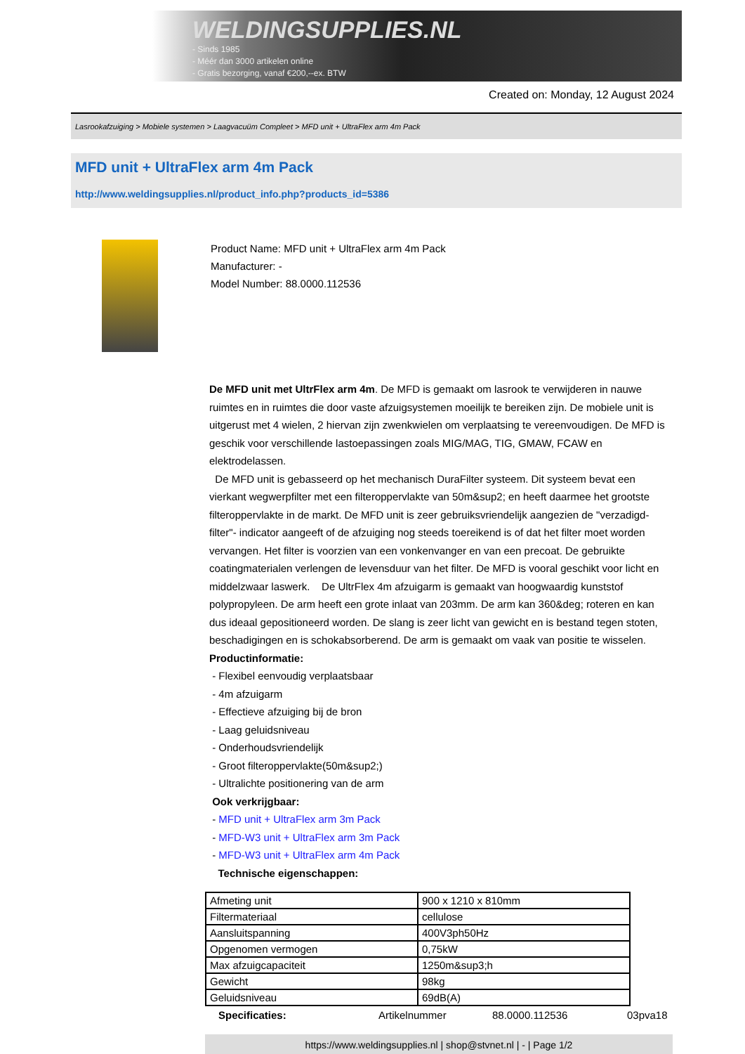WELDINGSUPPLIES.NL
- Sinds 1985
- Méér dan 3000 artikelen online
- Gratis bezorging, vanaf €200,--ex. BTW
Created on: Monday, 12 August 2024
Lasrookafzuiging > Mobiele systemen > Laagvacuüm Compleet > MFD unit + UltraFlex arm 4m Pack
MFD unit + UltraFlex arm 4m Pack
http://www.weldingsupplies.nl/product_info.php?products_id=5386
Product Name: MFD unit + UltraFlex arm 4m Pack
Manufacturer: -
Model Number: 88.0000.112536
De MFD unit met UltrFlex arm 4m. De MFD is gemaakt om lasrook te verwijderen in nauwe ruimtes en in ruimtes die door vaste afzuigsystemen moeilijk te bereiken zijn. De mobiele unit is uitgerust met 4 wielen, 2 hiervan zijn zwenkwielen om verplaatsing te vereenvoudigen. De MFD is geschik voor verschillende lastoepassingen zoals MIG/MAG, TIG, GMAW, FCAW en elektrodelassen.
De MFD unit is gebasseerd op het mechanisch DuraFilter systeem. Dit systeem bevat een vierkant wegwerpfilter met een filteroppervlakte van 50m&sup2; en heeft daarmee het grootste filteroppervlakte in de markt. De MFD unit is zeer gebruiksvriendelijk aangezien de "verzadigd-filter"- indicator aangeeft of de afzuiging nog steeds toereikend is of dat het filter moet worden vervangen. Het filter is voorzien van een vonkenvanger en van een precoat. De gebruikte coatingmaterialen verlengen de levensduur van het filter. De MFD is vooral geschikt voor licht en middelzwaar laswerk. De UltrFlex 4m afzuigarm is gemaakt van hoogwaardig kunststof polypropyleen. De arm heeft een grote inlaat van 203mm. De arm kan 360&deg; roteren en kan dus ideaal gepositioneerd worden. De slang is zeer licht van gewicht en is bestand tegen stoten, beschadigingen en is schokabsorberend. De arm is gemaakt om vaak van positie te wisselen. Productinformatie:
- Flexibel eenvoudig verplaatsbaar
- 4m afzuigarm
- Effectieve afzuiging bij de bron
- Laag geluidsniveau
- Onderhoudsvriendelijk
- Groot filteroppervlakte(50m&sup2;)
- Ultralichte positionering van de arm
Ook verkrijgbaar:
- MFD unit + UltraFlex arm 3m Pack
- MFD-W3 unit + UltraFlex arm 3m Pack
- MFD-W3 unit + UltraFlex arm 4m Pack
Technische eigenschappen:
| Afmeting unit | 900 x 1210 x 810mm |
| Filtermateriaal | cellulose |
| Aansluitspanning | 400V3ph50Hz |
| Opgenomen vermogen | 0,75kW |
| Max afzuigcapaciteit | 1250m&sup3;h |
| Gewicht | 98kg |
| Geluidsniveau | 69dB(A) |
Specificaties: Artikelnummer 88.0000.112536 03pva18
https://www.weldingsupplies.nl | shop@stvnet.nl | - | Page 1/2